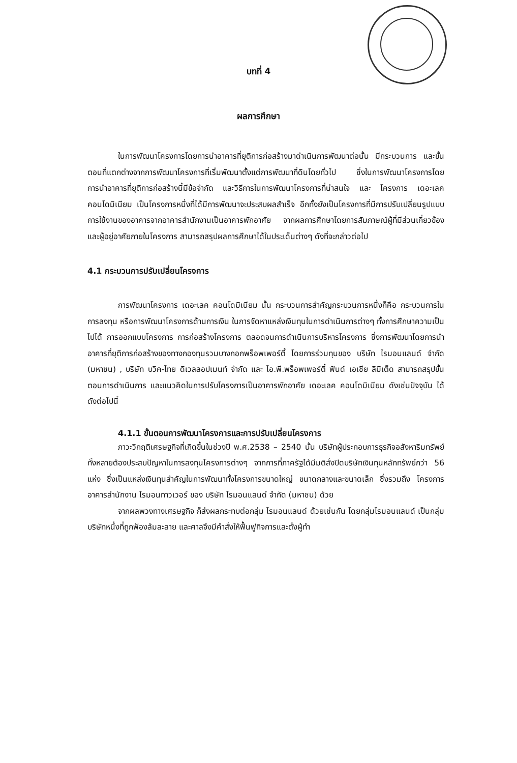บทที่ 4
ผลการศึกษา
ในการพัฒนาโครงการโดยการนำอาคารที่ยุติการก่อสร้างมาดำเนินการพัฒนาต่อนั้น มีกระบวนการ และขั้นตอนที่แตกต่างจากการพัฒนาโครงการที่เริ่มพัฒนาตั้งแต่การพัฒนาที่ดินโดยทั่วไป ซึ่งในการพัฒนาโครงการโดยการนำอาคารที่ยุติการก่อสร้างนี้มีข้อจำกัด และวิธีการในการพัฒนาโครงการที่น่าสนใจ และ โครงการ เดอะเลค คอนโดมิเนียม เป็นโครงการหนึ่งที่ได้มีการพัฒนาจะประสบผลสำเร็จ อีกทั้งยังเป็นโครงการที่มีการปรับเปลี่ยนรูปแบบการใช้งานของอาคารจากอาคารสำนักงานเป็นอาคารพักอาศัย จากผลการศึกษาโดยการสัมภาษณ์ผู้ที่มีส่วนเกี่ยวข้องและผู้อยู่อาศัยภายในโครงการ สามารถสรุปผลการศึกษาได้ในประเด็นต่างๆ ดังที่จะกล่าวต่อไป
4.1 กระบวนการปรับเปลี่ยนโครงการ
การพัฒนาโครงการ เดอะเลค คอนโดมิเนียม นั้น กระบวนการสำคัญกระบวนการหนึ่งก็คือ กระบวนการในการลงทุน หรือการพัฒนาโครงการด้านการเงิน ในการจัดหาแหล่งเงินทุนในการดำเนินการต่างๆ ทั้งการศึกษาความเป็นไปได้ การออกแบบโครงการ การก่อสร้างโครงการ ตลอดจนการดำเนินการบริหารโครงการ ซึ่งการพัฒนาโดยการนำอาคารที่ยุติการก่อสร้างของทางกองทุนรวมบางกอกพร็อพเพอร์ตี้ โดยการร่วมทุนของ บริษัท ไรมอนแลนด์ จำกัด (มหาชน) , บริษัท บวิค-ไทย ดิเวลลอปเมนท์ จำกัด และ ไอ.พี.พร็อพเพอร์ตี้ ฟันด์ เอเชีย ลิมิเต็ด สามารถสรุปขั้นตอนการดำเนินการ และแนวคิดในการปรับโครงการเป็นอาคารพักอาศัย เดอะเลค คอนโดมิเนียม ดังเช่นปัจจุบัน ได้ดังต่อไปนี้
4.1.1 ขั้นตอนการพัฒนาโครงการและการปรับเปลี่ยนโครงการ
ภาวะวิกฤติเศรษฐกิจที่เกิดขึ้นในช่วงปี พ.ศ.2538 – 2540 นั้น บริษัทผู้ประกอบการธุรกิจอสังหาริมทรัพย์ทั้งหลายต้องประสบปัญหาในการลงทุนโครงการต่างๆ จากการที่ภาครัฐได้มีมติสั่งปิดบริษัทเงินทุนหลักทรัพย์กว่า 56 แห่ง ซึ่งเป็นแหล่งเงินทุนสำคัญในการพัฒนาทั้งโครงการขนาดใหญ่ ขนาดกลางและขนาดเล็ก ซึ่งรวมถึง โครงการอาคารสำนักงาน ไรมอนทาวเวอร์ ของ บริษัท ไรมอนแลนด์ จำกัด (มหาชน) ด้วย
จากผลพวงทางเศรษฐกิจ ก็ส่งผลกระทบต่อกลุ่ม ไรมอนแลนด์ ด้วยเช่นกัน โดยกลุ่มไรมอนแลนด์ เป็นกลุ่มบริษัทหนึ่งที่ถูกฟ้องล้มละลาย และศาลจึงมีคำสั่งให้ฟื้นฟูกิจการและตั้งผู้ทำ